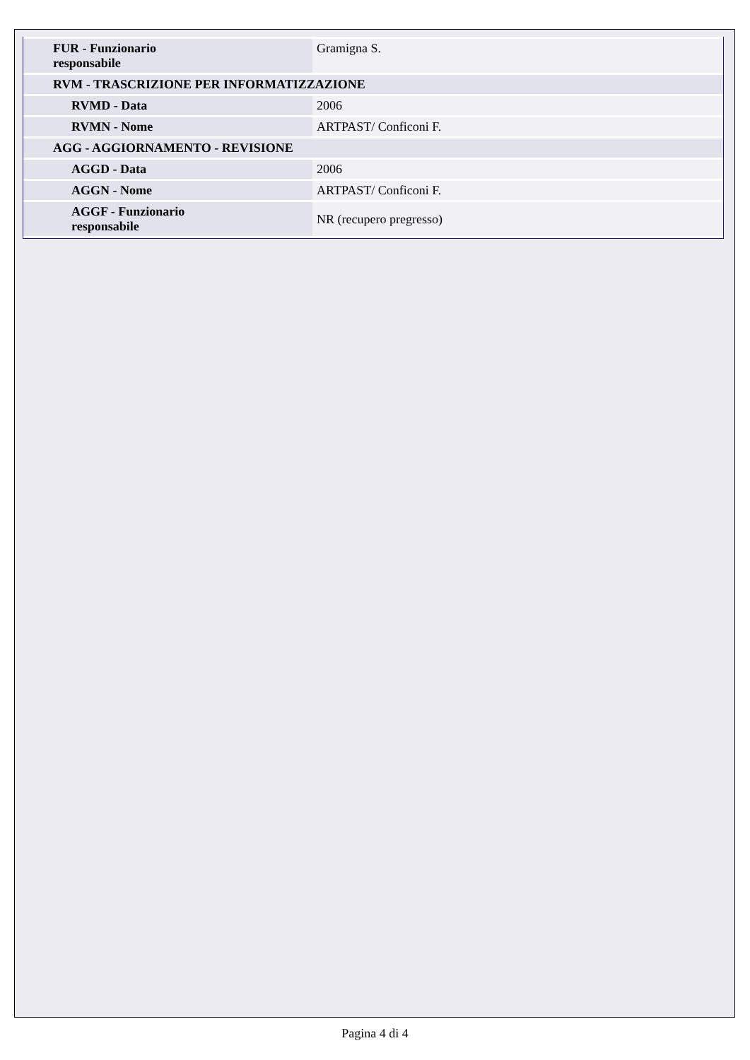| FUR - Funzionario responsabile | Gramigna S. |
| RVM - TRASCRIZIONE PER INFORMATIZZAZIONE | |
| RVMD - Data | 2006 |
| RVMN - Nome | ARTPAST/ Conficoni F. |
| AGG - AGGIORNAMENTO - REVISIONE | |
| AGGD - Data | 2006 |
| AGGN - Nome | ARTPAST/ Conficoni F. |
| AGGF - Funzionario responsabile | NR (recupero pregresso) |
Pagina 4 di 4